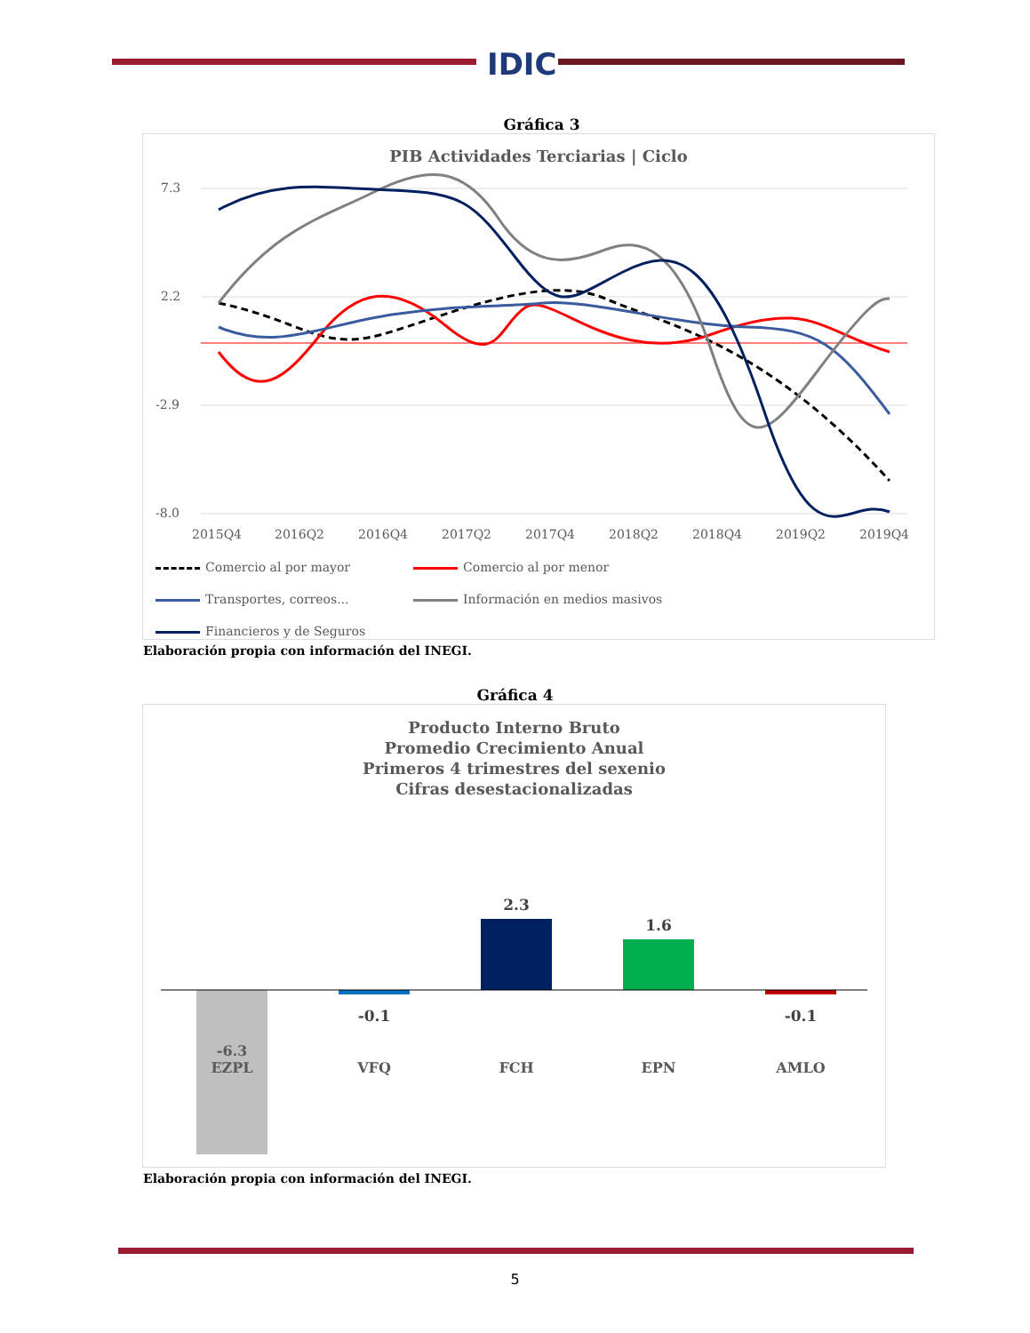IDIC
Gráfica 3
PIB Actividades Terciarias | Ciclo
7.3
2.2
-2.9
-8.0
2015Q4
2016Q2
2016Q4
2017Q2
2017Q4
2018Q2
2018Q4
2019Q2
2019Q4
Comercio al por mayor
Comercio al por menor
Transportes, correos...
Información en medios masivos
Financieros y de Seguros
Elaboración propia con información del INEGI.
Gráfica 4
Producto Interno Bruto
Promedio Crecimiento Anual
Primeros 4 trimestres del sexenio
Cifras desestacionalizadas
-0.1
2.3
1.6
-0.1
-6.3
EZPL
VFQ
FCH
EPN
AMLO
Elaboración propia con información del INEGI.
5